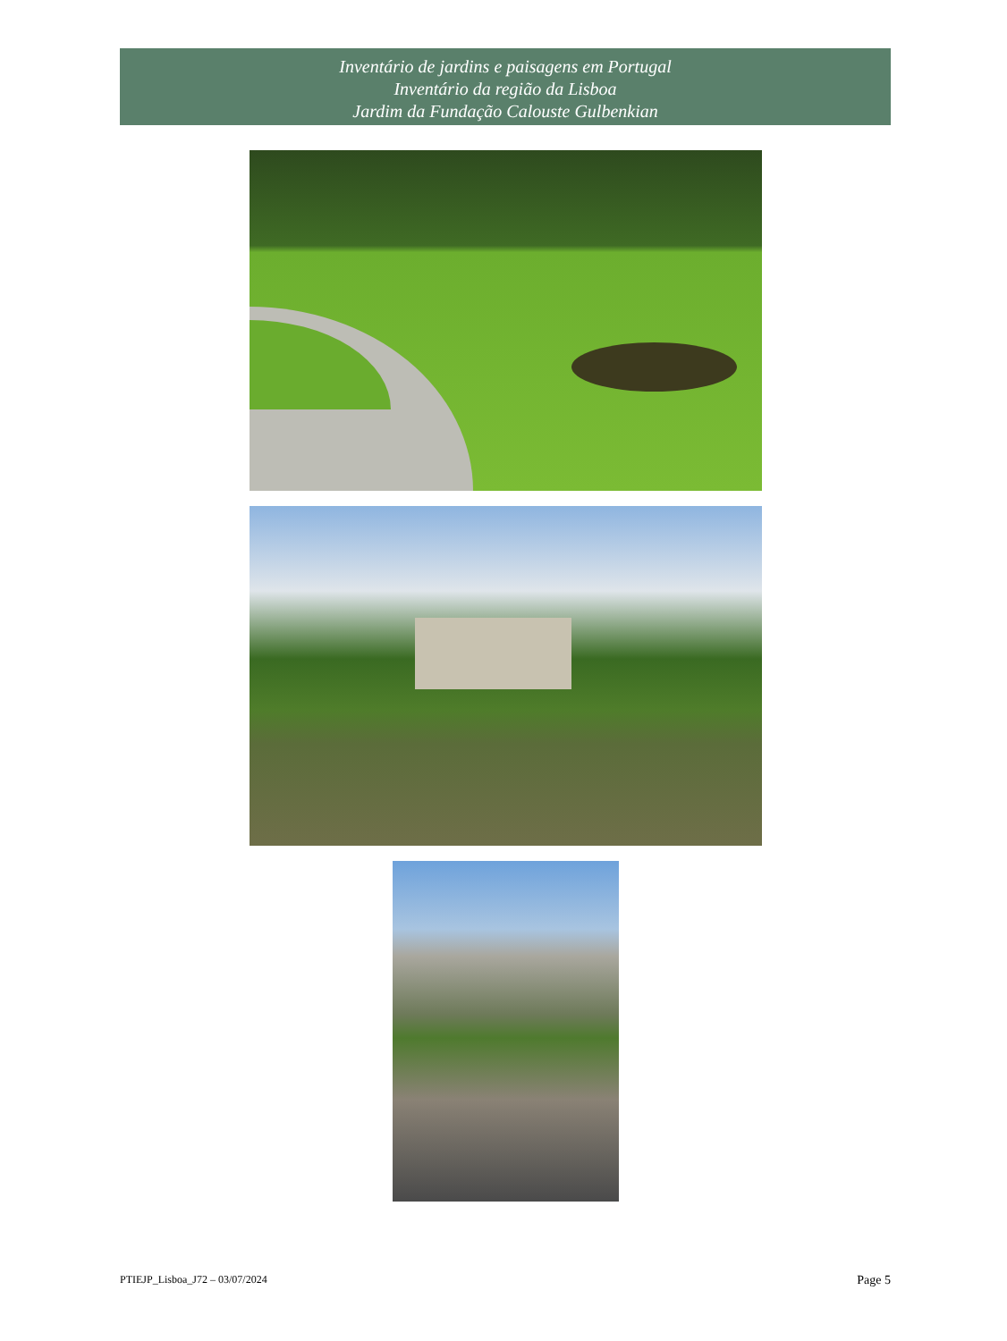Inventário de jardins e paisagens em Portugal
Inventário da região da Lisboa
Jardim da Fundação Calouste Gulbenkian
PTIEJP_Lisboa_J72 – 03/07/2024 Page 5